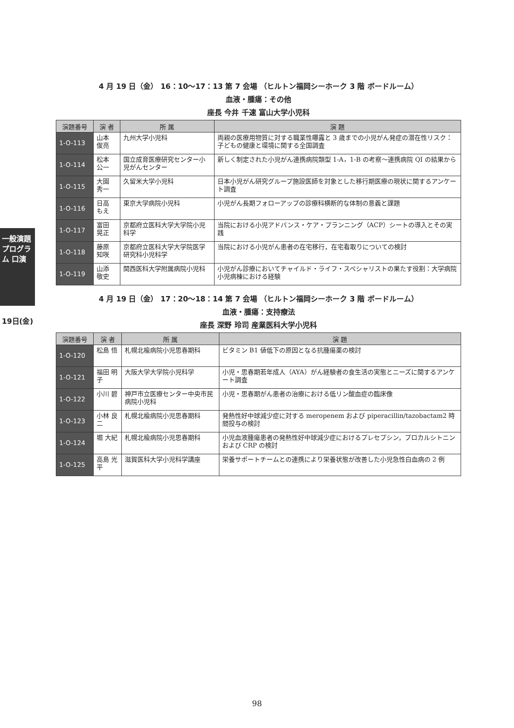一般演題プログラム 口演
19日(金)
4 月 19 日（金） 16：10〜17：13 第 7 会場 （ヒルトン福岡シーホーク 3 階 ボードルーム）
血液・腫瘍：その他
座長 今井 千速 富山大学小児科
| 演題番号 | 演 者 | 所 属 | 演 題 |
| --- | --- | --- | --- |
| 1-O-113 | 山本 俊亮 | 九州大学小児科 | 両親の医療用物質に対する職業性曝露と 3 歳までの小児がん発症の潜在性リスク：子どもの健康と環境に関する全国調査 |
| 1-O-114 | 松本 公一 | 国立成育医療研究センター小児がんセンター | 新しく制定された小児がん連携病院類型 1-A，1-B の考察〜連携病院 QI の結果から |
| 1-O-115 | 大園 秀一 | 久留米大学小児科 | 日本小児がん研究グループ施設医師を対象とした移行期医療の現状に関するアンケート調査 |
| 1-O-116 | 日高 もえ | 東京大学病院小児科 | 小児がん長期フォローアップの診療科横断的な体制の意義と課題 |
| 1-O-117 | 富田 晃正 | 京都府立医科大学大学院小児科学 | 当院における小児アドバンス・ケア・プランニング（ACP）シートの導入とその実践 |
| 1-O-118 | 藤原 知咲 | 京都府立医科大学大学院医学研究科小児科学 | 当院における小児がん患者の在宅移行，在宅看取りについての検討 |
| 1-O-119 | 山添 敬史 | 関西医科大学附属病院小児科 | 小児がん診療においてチャイルド・ライフ・スペシャリストの果たす役割：大学病院小児病棟における経験 |
4 月 19 日（金） 17：20〜18：14 第 7 会場 （ヒルトン福岡シーホーク 3 階 ボードルーム）
血液・腫瘍：支持療法
座長 深野 玲司 産業医科大学小児科
| 演題番号 | 演 者 | 所 属 | 演 題 |
| --- | --- | --- | --- |
| 1-O-120 | 松島 悟 | 札幌北楡病院小児思春期科 | ビタミン B1 値低下の原因となる抗腫瘍薬の検討 |
| 1-O-121 | 福田 明子 | 大阪大学大学院小児科学 | 小児・思春期若年成人（AYA）がん経験者の食生活の実態とニーズに関するアンケート調査 |
| 1-O-122 | 小川 碧 | 神戸市立医療センター中央市民病院小児科 | 小児・思春期がん患者の治療における低リン酸血症の臨床像 |
| 1-O-123 | 小林 良二 | 札幌北楡病院小児思春期科 | 発熱性好中球減少症に対する meropenem および piperacillin/tazobactam2 時間投与の検討 |
| 1-O-124 | 堀 大紀 | 札幌北楡病院小児思春期科 | 小児血液腫瘍患者の発熱性好中球減少症におけるプレセプシン，プロカルシトニンおよび CRP の検討 |
| 1-O-125 | 高島 光平 | 滋賀医科大学小児科学講座 | 栄養サポートチームとの連携により栄養状態が改善した小児急性白血病の 2 例 |
98